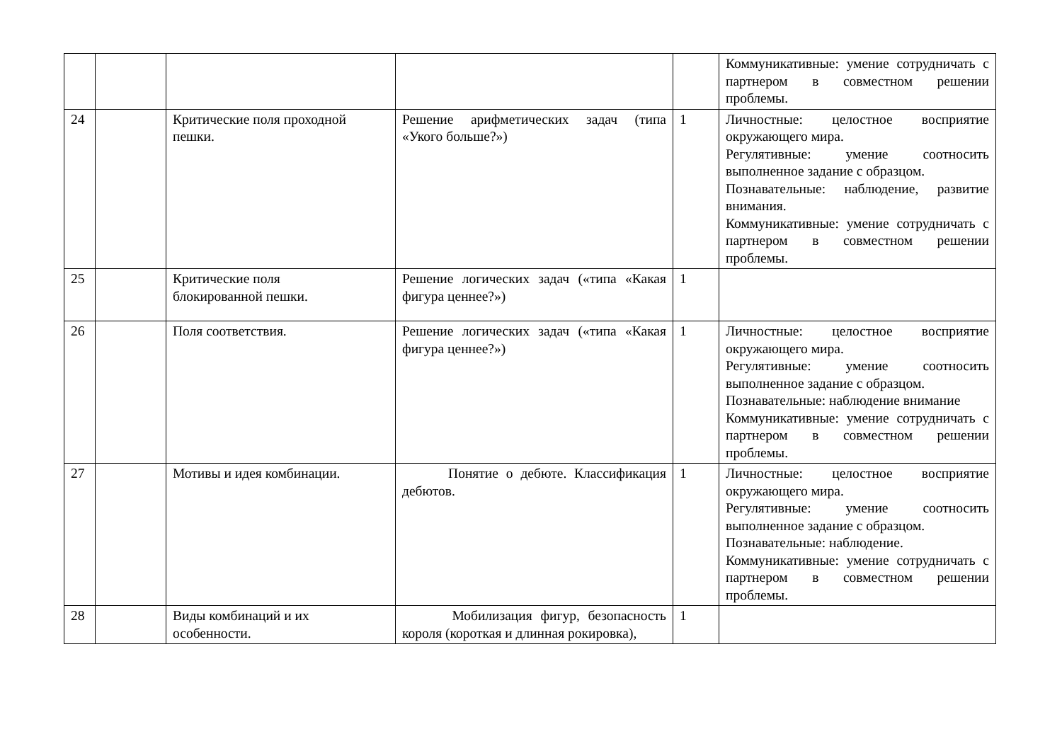| | | | | | Коммуникативные: умение сотрудничать с партнером в совместном решении проблемы. |
| 24 | | Критические поля проходной пешки. | Решение арифметических задач (типа «Укого больше?») | 1 | Личностные: целостное восприятие окружающего мира. Регулятивные: умение соотносить выполненное задание с образцом. Познавательные: наблюдение, развитие внимания. Коммуникативные: умение сотрудничать с партнером в совместном решении проблемы. |
| 25 | | Критические поля блокированной пешки. | Решение логических задач («типа «Какая фигура ценнее?») | 1 | |
| 26 | | Поля соответствия. | Решение логических задач («типа «Какая фигура ценнее?») | 1 | Личностные: целостное восприятие окружающего мира. Регулятивные: умение соотносить выполненное задание с образцом. Познавательные: наблюдение внимание Коммуникативные: умение сотрудничать с партнером в совместном решении проблемы. |
| 27 | | Мотивы и идея комбинации. | Понятие о дебюте. Классификация дебютов. | 1 | Личностные: целостное восприятие окружающего мира. Регулятивные: умение соотносить выполненное задание с образцом. Познавательные: наблюдение. Коммуникативные: умение сотрудничать с партнером в совместном решении проблемы. |
| 28 | | Виды комбинаций и их особенности. | Мобилизация фигур, безопасность короля (короткая и длинная рокировка), | 1 | |